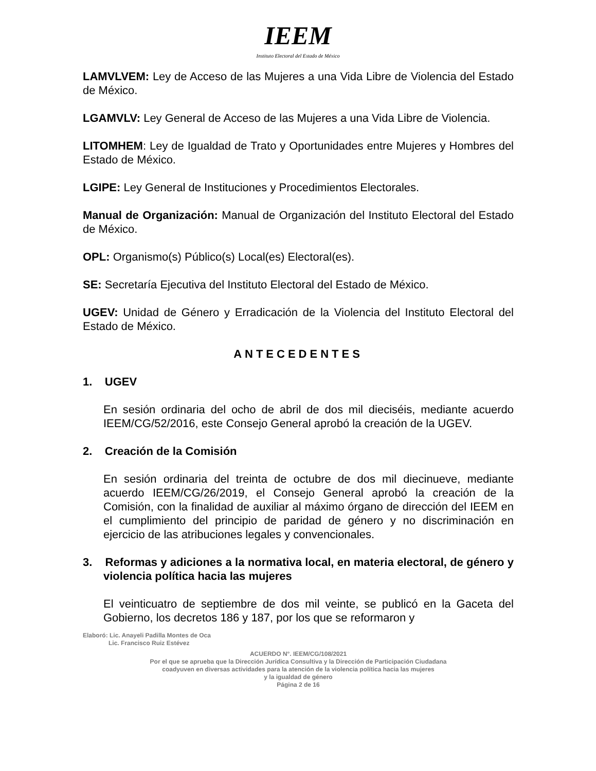IEEM
Instituto Electoral del Estado de México
LAMVLVEM: Ley de Acceso de las Mujeres a una Vida Libre de Violencia del Estado de México.
LGAMVLV: Ley General de Acceso de las Mujeres a una Vida Libre de Violencia.
LITOMHEM: Ley de Igualdad de Trato y Oportunidades entre Mujeres y Hombres del Estado de México.
LGIPE: Ley General de Instituciones y Procedimientos Electorales.
Manual de Organización: Manual de Organización del Instituto Electoral del Estado de México.
OPL: Organismo(s) Público(s) Local(es) Electoral(es).
SE: Secretaría Ejecutiva del Instituto Electoral del Estado de México.
UGEV: Unidad de Género y Erradicación de la Violencia del Instituto Electoral del Estado de México.
ANTECEDENTES
1. UGEV
En sesión ordinaria del ocho de abril de dos mil dieciséis, mediante acuerdo IEEM/CG/52/2016, este Consejo General aprobó la creación de la UGEV.
2. Creación de la Comisión
En sesión ordinaria del treinta de octubre de dos mil diecinueve, mediante acuerdo IEEM/CG/26/2019, el Consejo General aprobó la creación de la Comisión, con la finalidad de auxiliar al máximo órgano de dirección del IEEM en el cumplimiento del principio de paridad de género y no discriminación en ejercicio de las atribuciones legales y convencionales.
3. Reformas y adiciones a la normativa local, en materia electoral, de género y violencia política hacia las mujeres
El veinticuatro de septiembre de dos mil veinte, se publicó en la Gaceta del Gobierno, los decretos 186 y 187, por los que se reformaron y
Elaboró: Lic. Anayeli Padilla Montes de Oca
Lic. Francisco Ruiz Estévez
ACUERDO N°. IEEM/CG/108/2021
Por el que se aprueba que la Dirección Jurídica Consultiva y la Dirección de Participación Ciudadana
coadyuven en diversas actividades para la atención de la violencia política hacia las mujeres
y la igualdad de género
Página 2 de 16